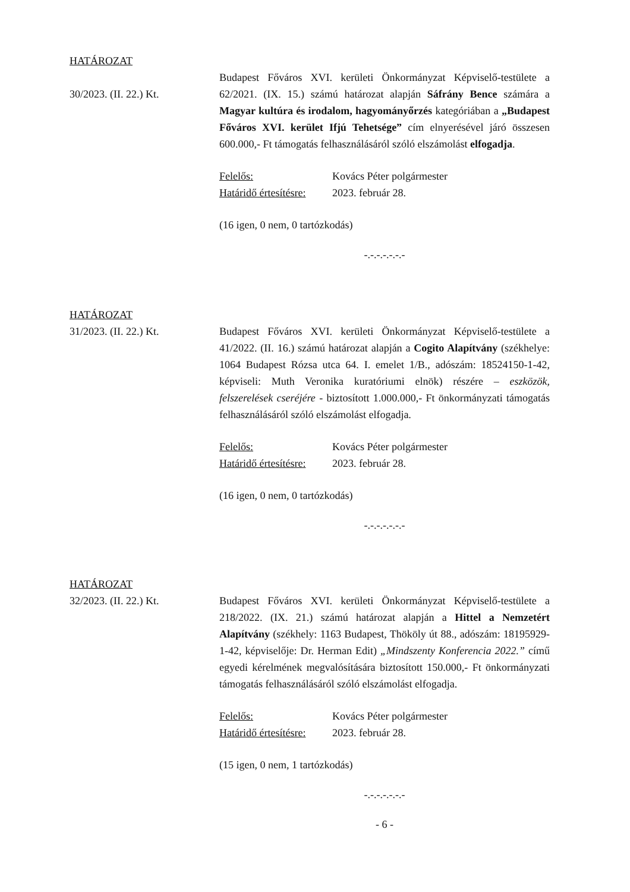HATÁROZAT
30/2023. (II. 22.) Kt.
Budapest Főváros XVI. kerületi Önkormányzat Képviselő-testülete a 62/2021. (IX. 15.) számú határozat alapján Sáfrány Bence számára a Magyar kultúra és irodalom, hagyományőrzés kategóriában a „Budapest Főváros XVI. kerület Ifjú Tehetsége” cím elnyerésével járó összesen 600.000,- Ft támogatás felhasználásáról szóló elszámolást elfogadja.
Felelős: Kovács Péter polgármester
Határidő értesítésre: 2023. február 28.
(16 igen, 0 nem, 0 tartózkodás)
-.-.-.-.-.-.-
HATÁROZAT
31/2023. (II. 22.) Kt.
Budapest Főváros XVI. kerületi Önkormányzat Képviselő-testülete a 41/2022. (II. 16.) számú határozat alapján a Cogito Alapítvány (székhelye: 1064 Budapest Rózsa utca 64. I. emelet 1/B., adószám: 18524150-1-42, képviseli: Muth Veronika kuratóriumi elnök) részére – eszközök, felszerelések cseréjére - biztosított 1.000.000,- Ft önkormányzati támogatás felhasználásáról szóló elszámolást elfogadja.
Felelős: Kovács Péter polgármester
Határidő értesítésre: 2023. február 28.
(16 igen, 0 nem, 0 tartózkodás)
-.-.-.-.-.-.-
HATÁROZAT
32/2023. (II. 22.) Kt.
Budapest Főváros XVI. kerületi Önkormányzat Képviselő-testülete a 218/2022. (IX. 21.) számú határozat alapján a Hittel a Nemzetért Alapítvány (székhely: 1163 Budapest, Thököly út 88., adószám: 18195929-1-42, képviselője: Dr. Herman Edit) „Mindszenty Konferencia 2022.” című egyedi kérelmének megvalósítására biztosított 150.000,- Ft önkormányzati támogatás felhasználásáról szóló elszámolást elfogadja.
Felelős: Kovács Péter polgármester
Határidő értesítésre: 2023. február 28.
(15 igen, 0 nem, 1 tartózkodás)
-.-.-.-.-.-.-
- 6 -